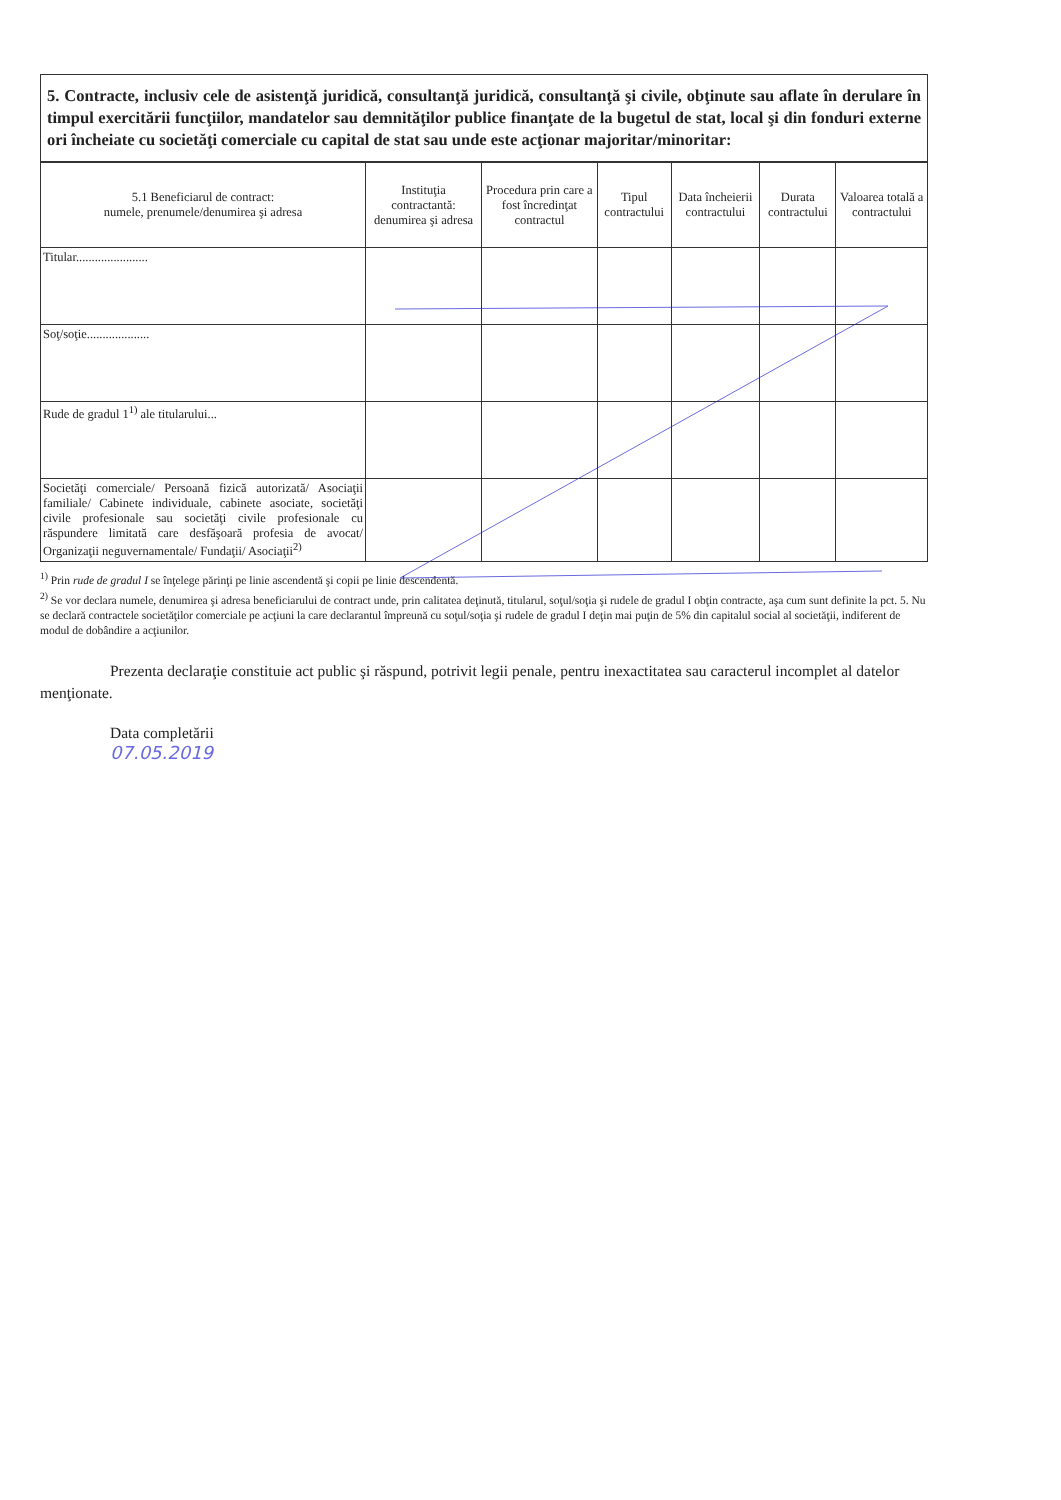5. Contracte, inclusiv cele de asistenţă juridică, consultanţă juridică, consultanţă şi civile, obţinute sau aflate în derulare în timpul exercitării funcţiilor, mandatelor sau demnităţilor publice finanţate de la bugetul de stat, local şi din fonduri externe ori încheiate cu societăţi comerciale cu capital de stat sau unde este acţionar majoritar/minoritar:
| 5.1 Beneficiarul de contract: numele, prenumele/denumirea şi adresa | Instituţia contractantă: denumirea şi adresa | Procedura prin care a fost încredinţat contractul | Tipul contractului | Data încheierii contractului | Durata contractului | Valoarea totală a contractului |
| --- | --- | --- | --- | --- | --- | --- |
| Titular....................... | | | | | | |
| Soţ/soţie.................... | | | | | | |
| Rude de gradul 1<sup>1)</sup> ale titularului... | | | | | | |
| Societăţi comerciale/ Persoană fizică autorizată/ Asociaţii familiale/ Cabinete individuale, cabinete asociate, societăţi civile profesionale sau societăţi civile profesionale cu răspundere limitată care desfăşoară profesia de avocat/ Organizaţii neguvernamentale/ Fundaţii/ Asociaţii<sup>2)</sup> | | | | | | |
<sup>1)</sup> Prin rude de gradul I se înţelege părinţi pe linie ascendentă şi copii pe linie descendentă.
<sup>2)</sup> Se vor declara numele, denumirea şi adresa beneficiarului de contract unde, prin calitatea deţinută, titularul, soţul/soţia şi rudele de gradul I obţin contracte, aşa cum sunt definite la pct. 5. Nu se declară contractele societăţilor comerciale pe acţiuni la care declarantul împreună cu soţul/soţia şi rudele de gradul I deţin mai puţin de 5% din capitalul social al societăţii, indiferent de modul de dobândire a acţiunilor.
Prezenta declaraţie constituie act public şi răspund, potrivit legii penale, pentru inexactitatea sau caracterul incomplet al datelor menţionate.
Data completării
07.05.2019